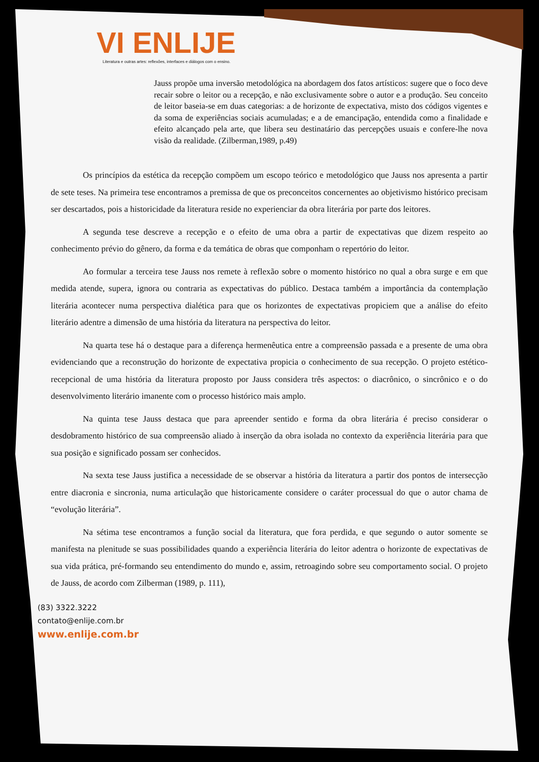VI ENLIJE
Literatura e outras artes: reflexões, interfaces e diálogos com o ensino.
Jauss propõe uma inversão metodológica na abordagem dos fatos artísticos: sugere que o foco deve recair sobre o leitor ou a recepção, e não exclusivamente sobre o autor e a produção. Seu conceito de leitor baseia-se em duas categorias: a de horizonte de expectativa, misto dos códigos vigentes e da soma de experiências sociais acumuladas; e a de emancipação, entendida como a finalidade e efeito alcançado pela arte, que libera seu destinatário das percepções usuais e confere-lhe nova visão da realidade. (Zilberman,1989, p.49)
Os princípios da estética da recepção compõem um escopo teórico e metodológico que Jauss nos apresenta a partir de sete teses. Na primeira tese encontramos a premissa de que os preconceitos concernentes ao objetivismo histórico precisam ser descartados, pois a historicidade da literatura reside no experienciar da obra literária por parte dos leitores.
A segunda tese descreve a recepção e o efeito de uma obra a partir de expectativas que dizem respeito ao conhecimento prévio do gênero, da forma e da temática de obras que componham o repertório do leitor.
Ao formular a terceira tese Jauss nos remete à reflexão sobre o momento histórico no qual a obra surge e em que medida atende, supera, ignora ou contraria as expectativas do público. Destaca também a importância da contemplação literária acontecer numa perspectiva dialética para que os horizontes de expectativas propiciem que a análise do efeito literário adentre a dimensão de uma história da literatura na perspectiva do leitor.
Na quarta tese há o destaque para a diferença hermenêutica entre a compreensão passada e a presente de uma obra evidenciando que a reconstrução do horizonte de expectativa propicia o conhecimento de sua recepção. O projeto estético-recepcional de uma história da literatura proposto por Jauss considera três aspectos: o diacrônico, o sincrônico e o do desenvolvimento literário imanente com o processo histórico mais amplo.
Na quinta tese Jauss destaca que para apreender sentido e forma da obra literária é preciso considerar o desdobramento histórico de sua compreensão aliado à inserção da obra isolada no contexto da experiência literária para que sua posição e significado possam ser conhecidos.
Na sexta tese Jauss justifica a necessidade de se observar a história da literatura a partir dos pontos de intersecção entre diacronia e sincronia, numa articulação que historicamente considere o caráter processual do que o autor chama de “evolução literária”.
Na sétima tese encontramos a função social da literatura, que fora perdida, e que segundo o autor somente se manifesta na plenitude se suas possibilidades quando a experiência literária do leitor adentra o horizonte de expectativas de sua vida prática, pré-formando seu entendimento do mundo e, assim, retroagindo sobre seu comportamento social. O projeto de Jauss, de acordo com Zilberman (1989, p. 111),
(83) 3322.3222
contato@enlije.com.br
www.enlije.com.br